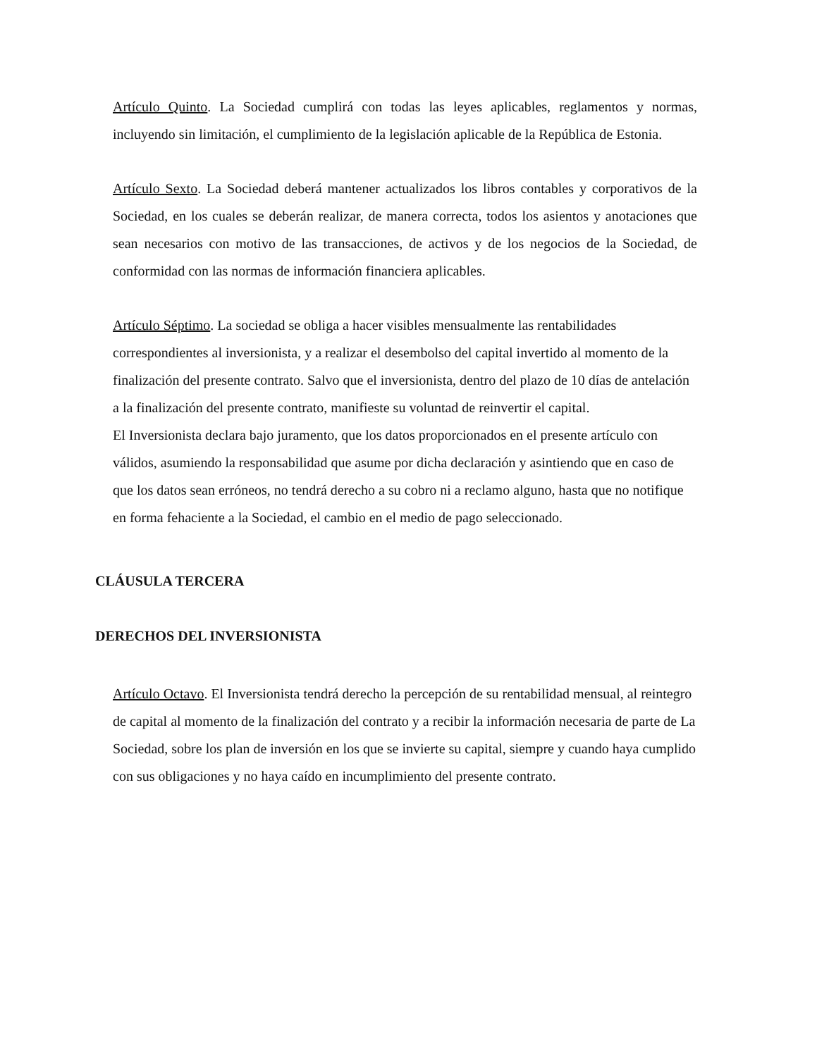Artículo Quinto. La Sociedad cumplirá con todas las leyes aplicables, reglamentos y normas, incluyendo sin limitación, el cumplimiento de la legislación aplicable de la República de Estonia.
Artículo Sexto. La Sociedad deberá mantener actualizados los libros contables y corporativos de la Sociedad, en los cuales se deberán realizar, de manera correcta, todos los asientos y anotaciones que sean necesarios con motivo de las transacciones, de activos y de los negocios de la Sociedad, de conformidad con las normas de información financiera aplicables.
Artículo Séptimo. La sociedad se obliga a hacer visibles mensualmente las rentabilidades correspondientes al inversionista, y a realizar el desembolso del capital invertido al momento de la finalización del presente contrato. Salvo que el inversionista, dentro del plazo de 10 días de antelación a la finalización del presente contrato, manifieste su voluntad de reinvertir el capital.
El Inversionista declara bajo juramento, que los datos proporcionados en el presente artículo con válidos, asumiendo la responsabilidad que asume por dicha declaración y asintiendo que en caso de que los datos sean erróneos, no tendrá derecho a su cobro ni a reclamo alguno, hasta que no notifique en forma fehaciente a la Sociedad, el cambio en el medio de pago seleccionado.
CLÁUSULA TERCERA
DERECHOS DEL INVERSIONISTA
Artículo Octavo. El Inversionista tendrá derecho la percepción de su rentabilidad mensual, al reintegro de capital al momento de la finalización del contrato y a recibir la información necesaria de parte de La Sociedad, sobre los plan de inversión en los que se invierte su capital, siempre y cuando haya cumplido con sus obligaciones y no haya caído en incumplimiento del presente contrato.